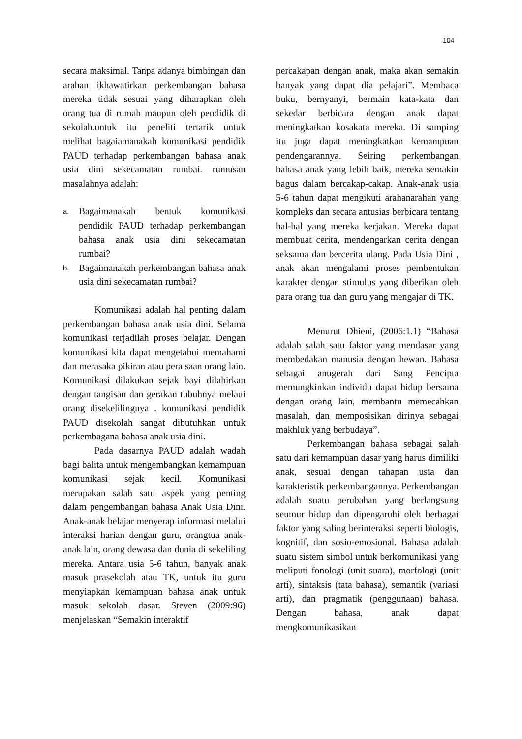104
secara maksimal. Tanpa adanya bimbingan dan arahan ikhawatirkan perkembangan bahasa mereka tidak sesuai yang diharapkan oleh orang tua di rumah maupun oleh pendidik di sekolah.untuk itu peneliti tertarik untuk melihat bagaiamanakah komunikasi pendidik PAUD terhadap perkembangan bahasa anak usia dini sekecamatan rumbai. rumusan masalahnya adalah:
a. Bagaimanakah bentuk komunikasi pendidik PAUD terhadap perkembangan bahasa anak usia dini sekecamatan rumbai?
b. Bagaimanakah perkembangan bahasa anak usia dini sekecamatan rumbai?
Komunikasi adalah hal penting dalam perkembangan bahasa anak usia dini. Selama komunikasi terjadilah proses belajar. Dengan komunikasi kita dapat mengetahui memahami dan merasaka pikiran atau pera saan orang lain. Komunikasi dilakukan sejak bayi dilahirkan dengan tangisan dan gerakan tubuhnya melaui orang disekelilingnya . komunikasi pendidik PAUD disekolah sangat dibutuhkan untuk perkembagana bahasa anak usia dini.
Pada dasarnya PAUD adalah wadah bagi balita untuk mengembangkan kemampuan komunikasi sejak kecil. Komunikasi merupakan salah satu aspek yang penting dalam pengembangan bahasa Anak Usia Dini. Anak-anak belajar menyerap informasi melalui interaksi harian dengan guru, orangtua anak-anak lain, orang dewasa dan dunia di sekeliling mereka. Antara usia 5-6 tahun, banyak anak masuk prasekolah atau TK, untuk itu guru menyiapkan kemampuan bahasa anak untuk masuk sekolah dasar. Steven (2009:96) menjelaskan “Semakin interaktif
percakapan dengan anak, maka akan semakin banyak yang dapat dia pelajari”. Membaca buku, bernyanyi, bermain kata-kata dan sekedar berbicara dengan anak dapat meningkatkan kosakata mereka. Di samping itu juga dapat meningkatkan kemampuan pendengarannya. Seiring perkembangan bahasa anak yang lebih baik, mereka semakin bagus dalam bercakap-cakap. Anak-anak usia 5-6 tahun dapat mengikuti arahanarahan yang kompleks dan secara antusias berbicara tentang hal-hal yang mereka kerjakan. Mereka dapat membuat cerita, mendengarkan cerita dengan seksama dan bercerita ulang. Pada Usia Dini , anak akan mengalami proses pembentukan karakter dengan stimulus yang diberikan oleh para orang tua dan guru yang mengajar di TK.
Menurut Dhieni, (2006:1.1) “Bahasa adalah salah satu faktor yang mendasar yang membedakan manusia dengan hewan. Bahasa sebagai anugerah dari Sang Pencipta memungkinkan individu dapat hidup bersama dengan orang lain, membantu memecahkan masalah, dan memposisikan dirinya sebagai makhluk yang berbudaya”.
Perkembangan bahasa sebagai salah satu dari kemampuan dasar yang harus dimiliki anak, sesuai dengan tahapan usia dan karakteristik perkembangannya. Perkembangan adalah suatu perubahan yang berlangsung seumur hidup dan dipengaruhi oleh berbagai faktor yang saling berinteraksi seperti biologis, kognitif, dan sosio-emosional. Bahasa adalah suatu sistem simbol untuk berkomunikasi yang meliputi fonologi (unit suara), morfologi (unit arti), sintaksis (tata bahasa), semantik (variasi arti), dan pragmatik (penggunaan) bahasa. Dengan bahasa, anak dapat mengkomunikasikan